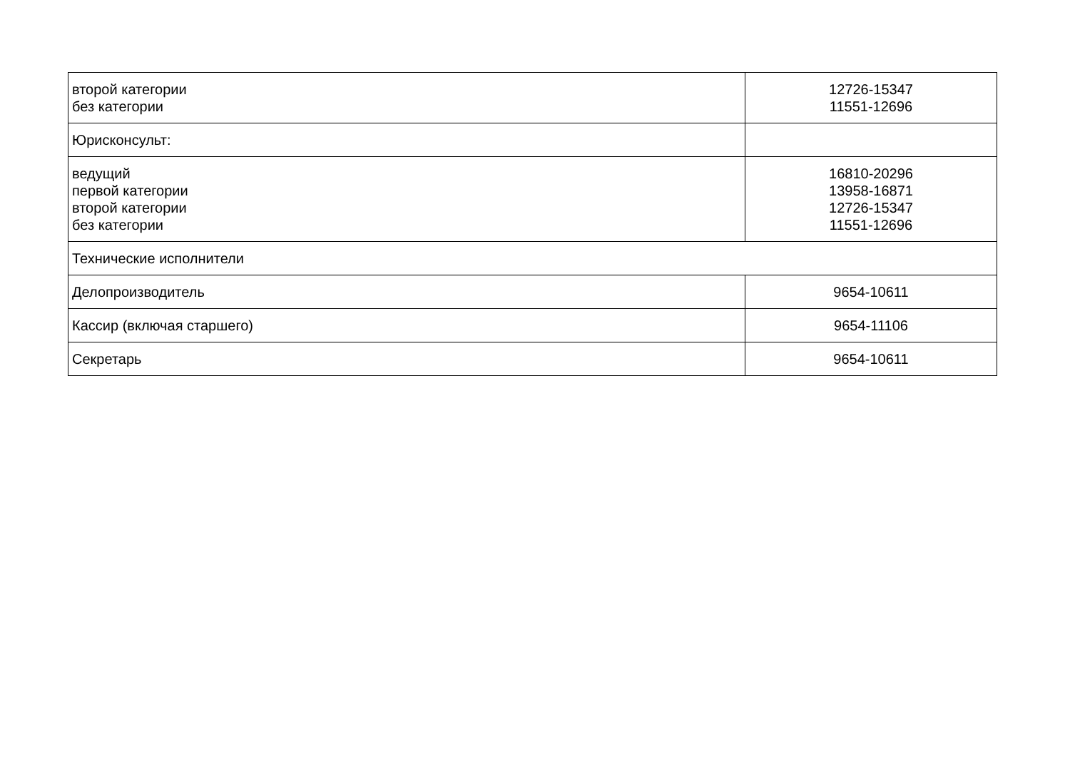| второй категории без категории | 12726-15347 11551-12696 |
| Юрисконсульт: | |
| ведущий первой категории второй категории без категории | 16810-20296 13958-16871 12726-15347 11551-12696 |
| Технические исполнители | |
| Делопроизводитель | 9654-10611 |
| Кассир (включая старшего) | 9654-11106 |
| Секретарь | 9654-10611 |